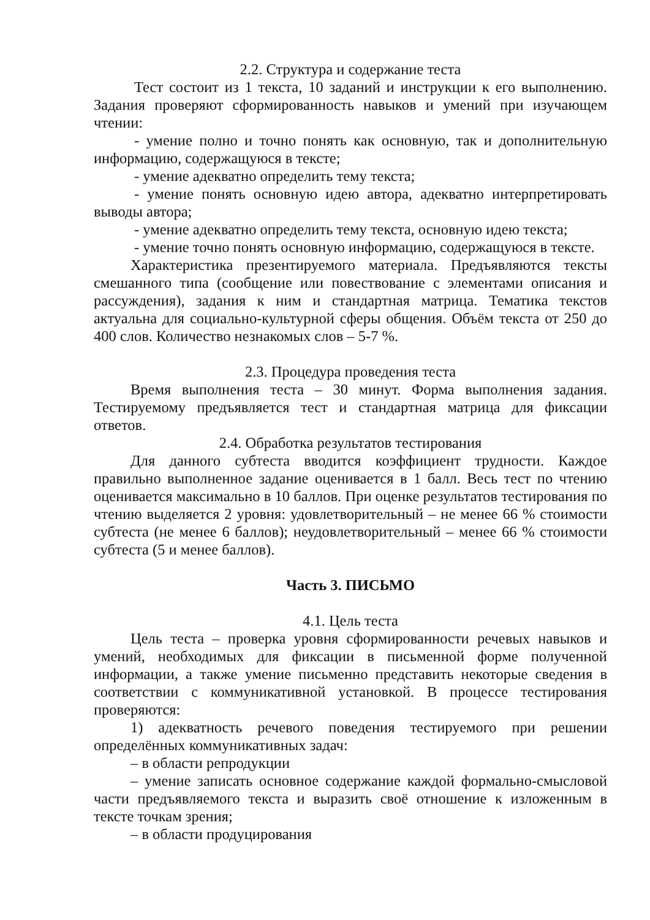2.2. Структура и содержание теста
Тест состоит из 1 текста, 10 заданий и инструкции к его выполнению. Задания проверяют сформированность навыков и умений при изучающем чтении:
- умение полно и точно понять как основную, так и дополнительную информацию, содержащуюся в тексте;
- умение адекватно определить тему текста;
- умение понять основную идею автора, адекватно интерпретировать выводы автора;
- умение адекватно определить тему текста, основную идею текста;
- умение точно понять основную информацию, содержащуюся в тексте.
Характеристика презентируемого материала. Предъявляются тексты смешанного типа (сообщение или повествование с элементами описания и рассуждения), задания к ним и стандартная матрица. Тематика текстов актуальна для социально-культурной сферы общения. Объём текста от 250 до 400 слов. Количество незнакомых слов – 5-7 %.
2.3. Процедура проведения теста
Время выполнения теста – 30 минут. Форма выполнения задания. Тестируемому предъявляется тест и стандартная матрица для фиксации ответов.
2.4. Обработка результатов тестирования
Для данного субтеста вводится коэффициент трудности. Каждое правильно выполненное задание оценивается в 1 балл. Весь тест по чтению оценивается максимально в 10 баллов. При оценке результатов тестирования по чтению выделяется 2 уровня: удовлетворительный – не менее 66 % стоимости субтеста (не менее 6 баллов); неудовлетворительный – менее 66 % стоимости субтеста (5 и менее баллов).
Часть 3. ПИСЬМО
4.1. Цель теста
Цель теста – проверка уровня сформированности речевых навыков и умений, необходимых для фиксации в письменной форме полученной информации, а также умение письменно представить некоторые сведения в соответствии с коммуникативной установкой. В процессе тестирования проверяются:
1) адекватность речевого поведения тестируемого при решении определённых коммуникативных задач:
– в области репродукции
– умение записать основное содержание каждой формально-смысловой части предъявляемого текста и выразить своё отношение к изложенным в тексте точкам зрения;
– в области продуцирования